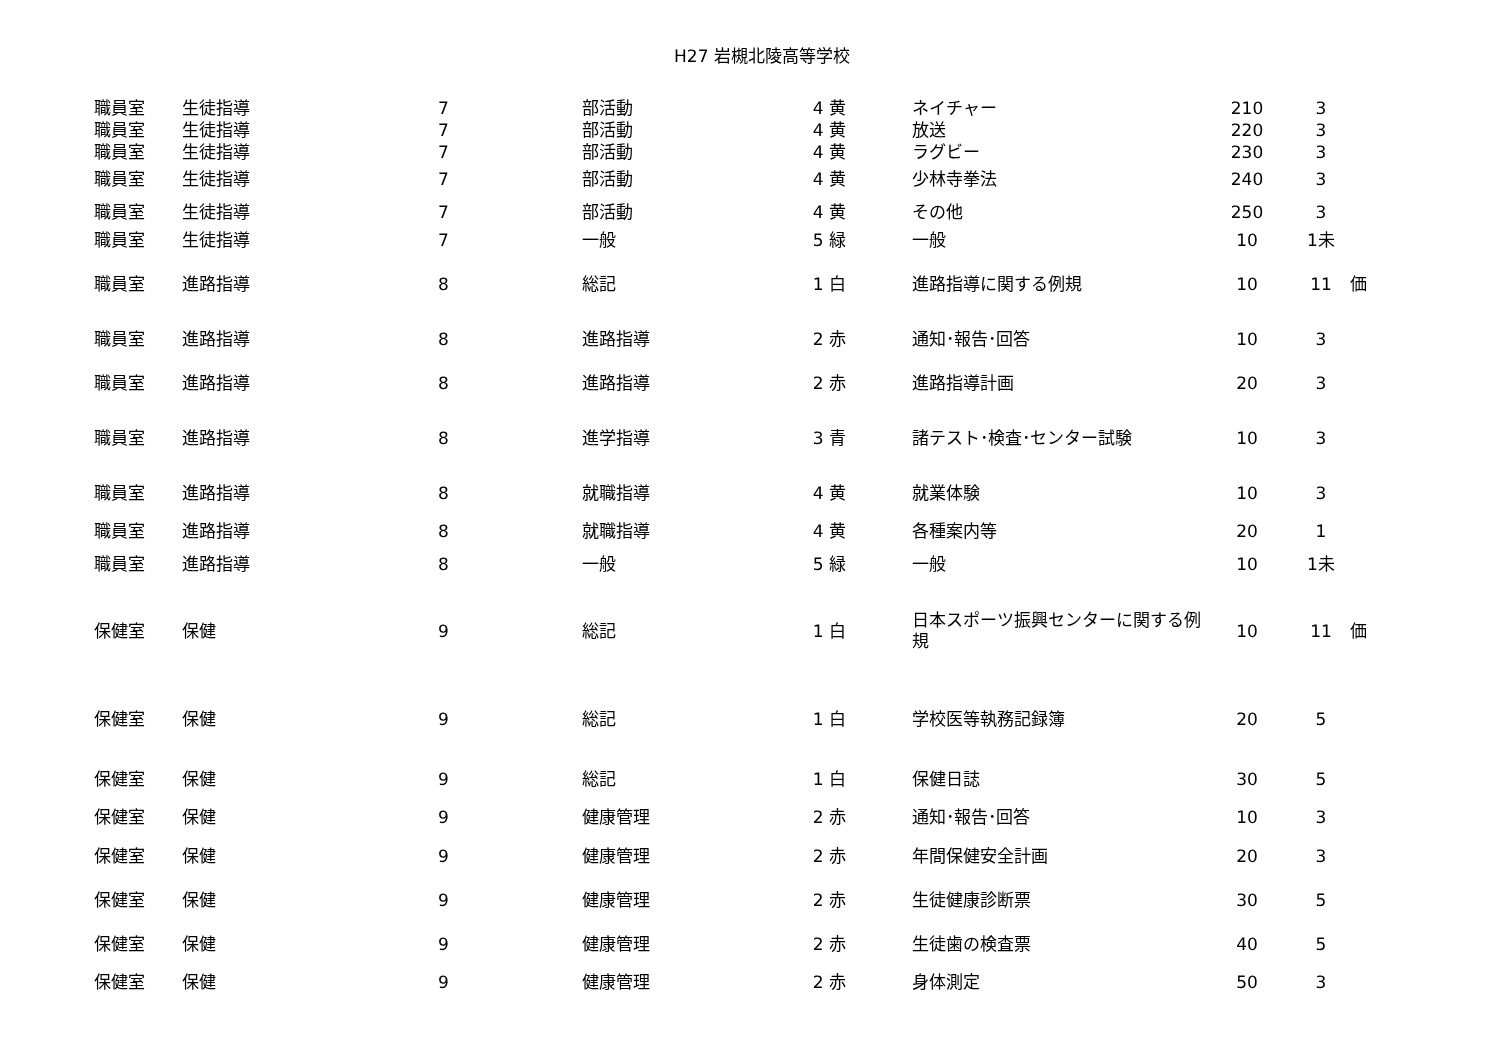H27 岩槻北陵高等学校
| 職員室 | 生徒指導 | 7 | 部活動 | 4 黄 | ネイチャー | 210 | 3 | |
| 職員室 | 生徒指導 | 7 | 部活動 | 4 黄 | 放送 | 220 | 3 | |
| 職員室 | 生徒指導 | 7 | 部活動 | 4 黄 | ラグビー | 230 | 3 | |
| 職員室 | 生徒指導 | 7 | 部活動 | 4 黄 | 少林寺拳法 | 240 | 3 | |
| 職員室 | 生徒指導 | 7 | 部活動 | 4 黄 | その他 | 250 | 3 | |
| 職員室 | 生徒指導 | 7 | 一般 | 5 緑 | 一般 | 10 | 1未 | |
| 職員室 | 進路指導 | 8 | 総記 | 1 白 | 進路指導に関する例規 | 10 | 11 | 価 |
| 職員室 | 進路指導 | 8 | 進路指導 | 2 赤 | 通知･報告･回答 | 10 | 3 | |
| 職員室 | 進路指導 | 8 | 進路指導 | 2 赤 | 進路指導計画 | 20 | 3 | |
| 職員室 | 進路指導 | 8 | 進学指導 | 3 青 | 諸テスト･検査･センター試験 | 10 | 3 | |
| 職員室 | 進路指導 | 8 | 就職指導 | 4 黄 | 就業体験 | 10 | 3 | |
| 職員室 | 進路指導 | 8 | 就職指導 | 4 黄 | 各種案内等 | 20 | 1 | |
| 職員室 | 進路指導 | 8 | 一般 | 5 緑 | 一般 | 10 | 1未 | |
| 保健室 | 保健 | 9 | 総記 | 1 白 | 日本スポーツ振興センターに関する例規 | 10 | 11 | 価 |
| 保健室 | 保健 | 9 | 総記 | 1 白 | 学校医等執務記録簿 | 20 | 5 | |
| 保健室 | 保健 | 9 | 総記 | 1 白 | 保健日誌 | 30 | 5 | |
| 保健室 | 保健 | 9 | 健康管理 | 2 赤 | 通知･報告･回答 | 10 | 3 | |
| 保健室 | 保健 | 9 | 健康管理 | 2 赤 | 年間保健安全計画 | 20 | 3 | |
| 保健室 | 保健 | 9 | 健康管理 | 2 赤 | 生徒健康診断票 | 30 | 5 | |
| 保健室 | 保健 | 9 | 健康管理 | 2 赤 | 生徒歯の検査票 | 40 | 5 | |
| 保健室 | 保健 | 9 | 健康管理 | 2 赤 | 身体測定 | 50 | 3 | |